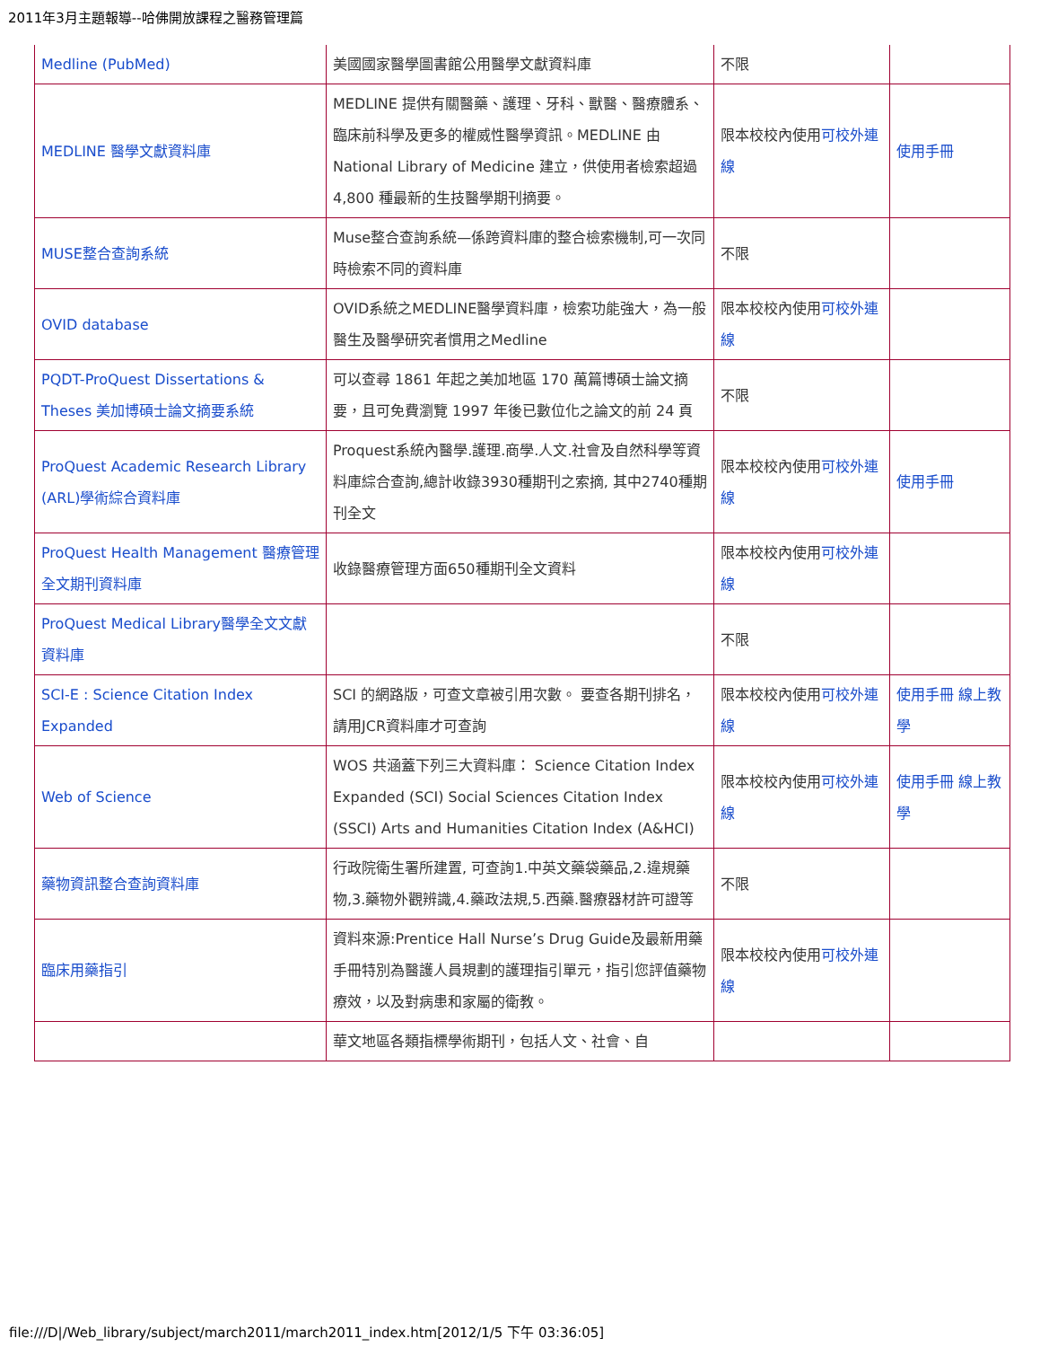2011年3月主題報導--哈佛開放課程之醫務管理篇
| Medline (PubMed) | 美國國家醫學圖書館公用醫學文獻資料庫 | 不限 | |
| MEDLINE 醫學文獻資料庫 | MEDLINE 提供有關醫藥、護理、牙科、獸醫、醫療體系、臨床前科學及更多的權威性醫學資訊。MEDLINE 由 National Library of Medicine 建立，供使用者檢索超過 4,800 種最新的生技醫學期刊摘要。 | 限本校校內使用 可校外連線 | 使用手冊 |
| MUSE整合查詢系統 | Muse整合查詢系統—係跨資料庫的整合檢索機制,可一次同時檢索不同的資料庫 | 不限 | |
| OVID database | OVID系統之MEDLINE醫學資料庫，檢索功能強大，為一般醫生及醫學研究者慣用之Medline | 限本校校內使用 可校外連線 | |
| PQDT-ProQuest Dissertations & Theses 美加博碩士論文摘要系統 | 可以查尋 1861 年起之美加地區 170 萬篇博碩士論文摘要，且可免費瀏覽 1997 年後已數位化之論文的前 24 頁 | 不限 | |
| ProQuest Academic Research Library (ARL)學術綜合資料庫 | Proquest系統內醫學.護理.商學.人文.社會及自然科學等資料庫綜合查詢,總計收錄3930種期刊之索摘, 其中2740種期刊全文 | 限本校校內使用 可校外連線 | 使用手冊 |
| ProQuest Health Management 醫療管理全文期刊資料庫 | 收錄醫療管理方面650種期刊全文資料 | 限本校校內使用 可校外連線 | |
| ProQuest Medical Library醫學全文文獻資料庫 | | 不限 | |
| SCI-E : Science Citation Index Expanded | SCI 的網路版，可查文章被引用次數。 要查各期刊排名，請用JCR資料庫才可查詢 | 限本校校內使用 可校外連線 | 使用手冊 線上教學 |
| Web of Science | WOS 共涵蓋下列三大資料庫： Science Citation Index Expanded (SCI) Social Sciences Citation Index (SSCI) Arts and Humanities Citation Index (A&HCI) | 限本校校內使用 可校外連線 | 使用手冊 線上教學 |
| 藥物資訊整合查詢資料庫 | 行政院衛生署所建置, 可查詢1.中英文藥袋藥品,2.違規藥物,3.藥物外觀辨識,4.藥政法規,5.西藥.醫療器材許可證等 | 不限 | |
| 臨床用藥指引 | 資料來源:Prentice Hall Nurse’s Drug Guide及最新用藥手冊特別為醫護人員規劃的護理指引單元，指引您評值藥物療效，以及對病患和家屬的衛教。 | 限本校校內使用 可校外連線 | |
| | 華文地區各類指標學術期刊，包括人文、社會、自 | | |
file:///D|/Web_library/subject/march2011/march2011_index.htm[2012/1/5 下午 03:36:05]